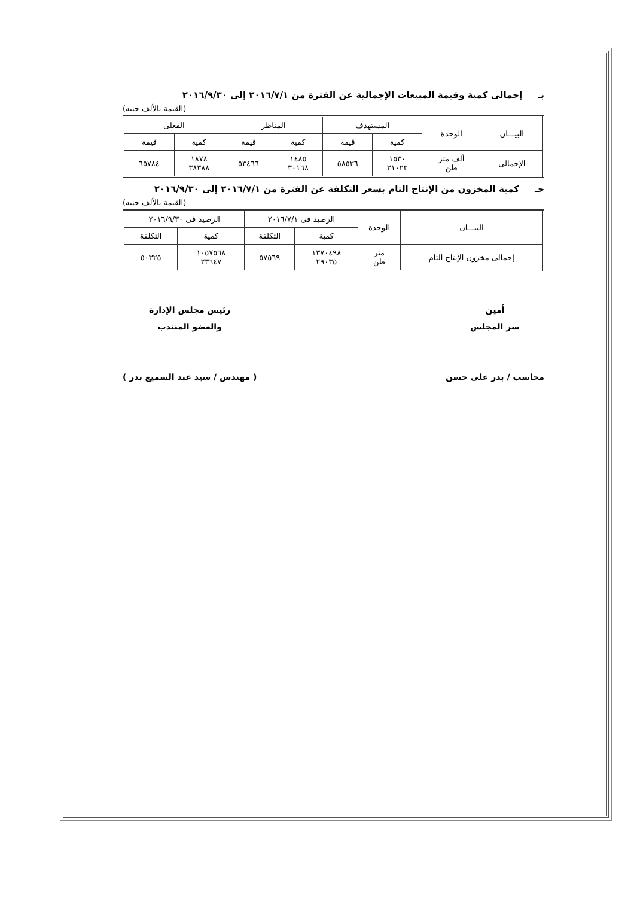بـ إجمالى كمية وقيمة المبيعات الإجمالية عن الفترة من ٢٠١٦/٧/١ إلى ٢٠١٦/٩/٣٠
(القيمة بالألف جنيه)
| البيـــان | الوحدة | المستهدف | | المناظر | | الفعلى | |
| --- | --- | --- | --- | --- | --- | --- | --- |
| | | كمية | قيمة | كمية | قيمة | كمية | قيمة |
| الإجمالى | ألف متر طن | ١٥٣٠ ٣١٠٢٣ | ٥٨٥٣٦ | ١٤٨٥ ٣٠١٦٨ | ٥٣٤٦٦ | ١٨٧٨ ٣٨٣٨٨ | ٦٥٧٨٤ |
جـ كمية المخزون من الإنتاج التام بسعر التكلفة عن الفترة من ٢٠١٦/٧/١ إلى ٢٠١٦/٩/٣٠
(القيمة بالألف جنيه)
| البيـــان | الوحدة | الرصيد فى ٢٠١٦/٧/١ | | الرصيد فى ٢٠١٦/٩/٣٠ | |
| --- | --- | --- | --- | --- | --- |
| | | كمية | التكلفة | كمية | التكلفة |
| إجمالى مخزون الإنتاج التام | متر طن | ١٣٧٠٤٩٨ ٢٩٠٣٥ | ٥٧٥٦٩ | ١٠٥٧٥٦٨ ٢٣٦٤٧ | ٥٠٣٢٥ |
أمين
سر المجلس
محاسب / بدر على حسن
رئيس مجلس الإدارة
والعضو المنتدب
( مهندس / سيد عبد السميع بدر )